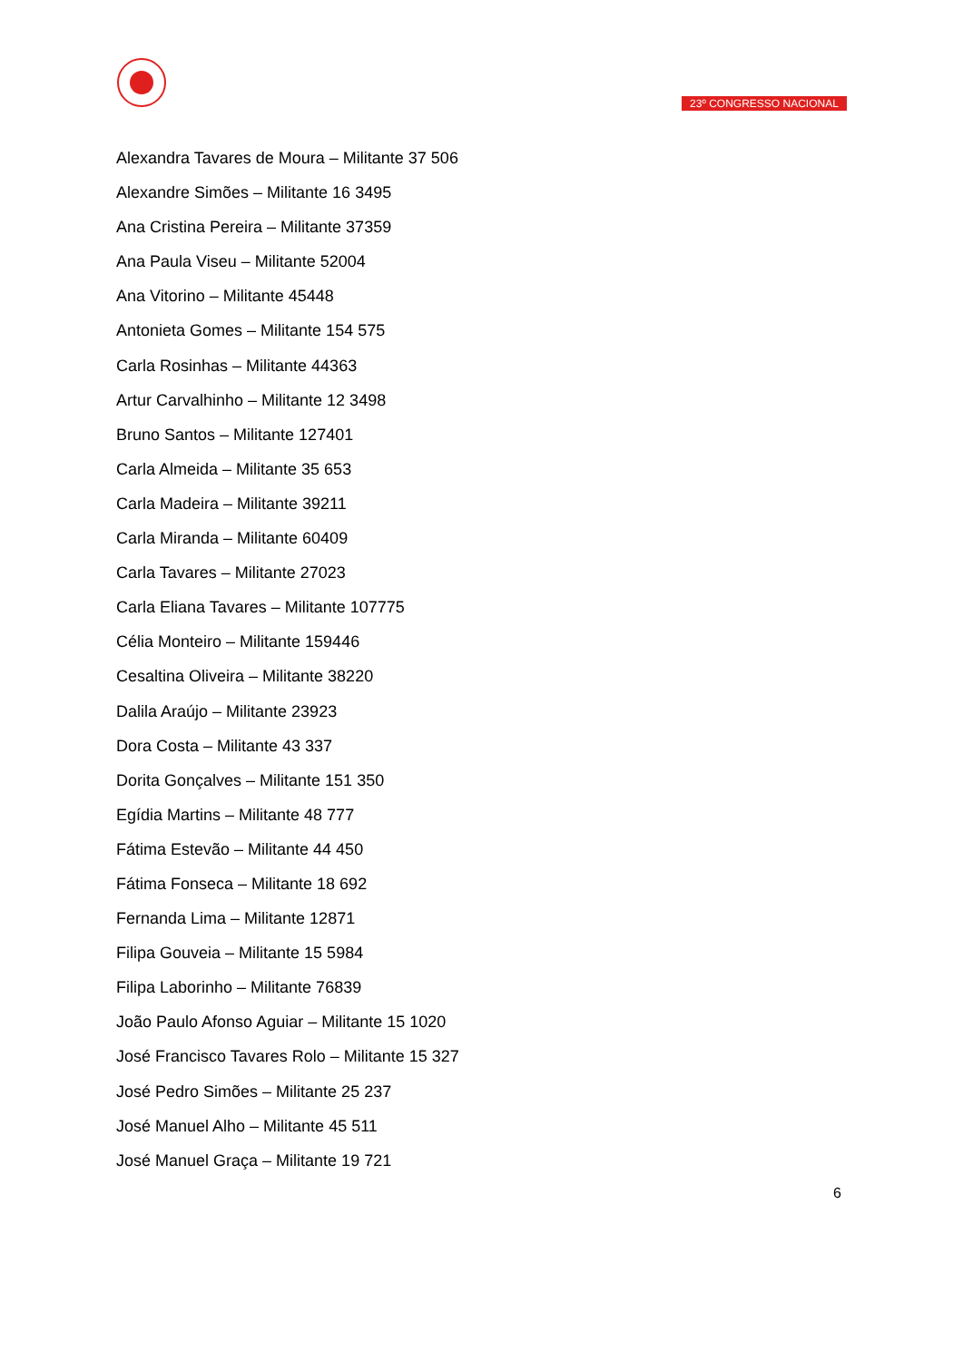23º CONGRESSO NACIONAL
Alexandra Tavares de Moura – Militante 37 506
Alexandre Simões – Militante 16 3495
Ana Cristina Pereira – Militante 37359
Ana Paula Viseu – Militante 52004
Ana Vitorino – Militante 45448
Antonieta Gomes – Militante 154 575
Carla Rosinhas – Militante 44363
Artur Carvalhinho – Militante 12 3498
Bruno Santos – Militante 127401
Carla Almeida – Militante 35 653
Carla Madeira – Militante 39211
Carla Miranda – Militante 60409
Carla Tavares – Militante 27023
Carla Eliana Tavares – Militante 107775
Célia Monteiro – Militante 159446
Cesaltina Oliveira – Militante 38220
Dalila Araújo – Militante 23923
Dora Costa – Militante 43 337
Dorita Gonçalves – Militante 151 350
Egídia Martins – Militante 48 777
Fátima Estevão – Militante 44 450
Fátima Fonseca – Militante 18 692
Fernanda Lima – Militante 12871
Filipa Gouveia – Militante 15 5984
Filipa Laborinho – Militante 76839
João Paulo Afonso Aguiar – Militante 15 1020
José Francisco Tavares Rolo – Militante 15 327
José Pedro Simões – Militante 25 237
José Manuel Alho – Militante 45 511
José Manuel Graça – Militante 19 721
6